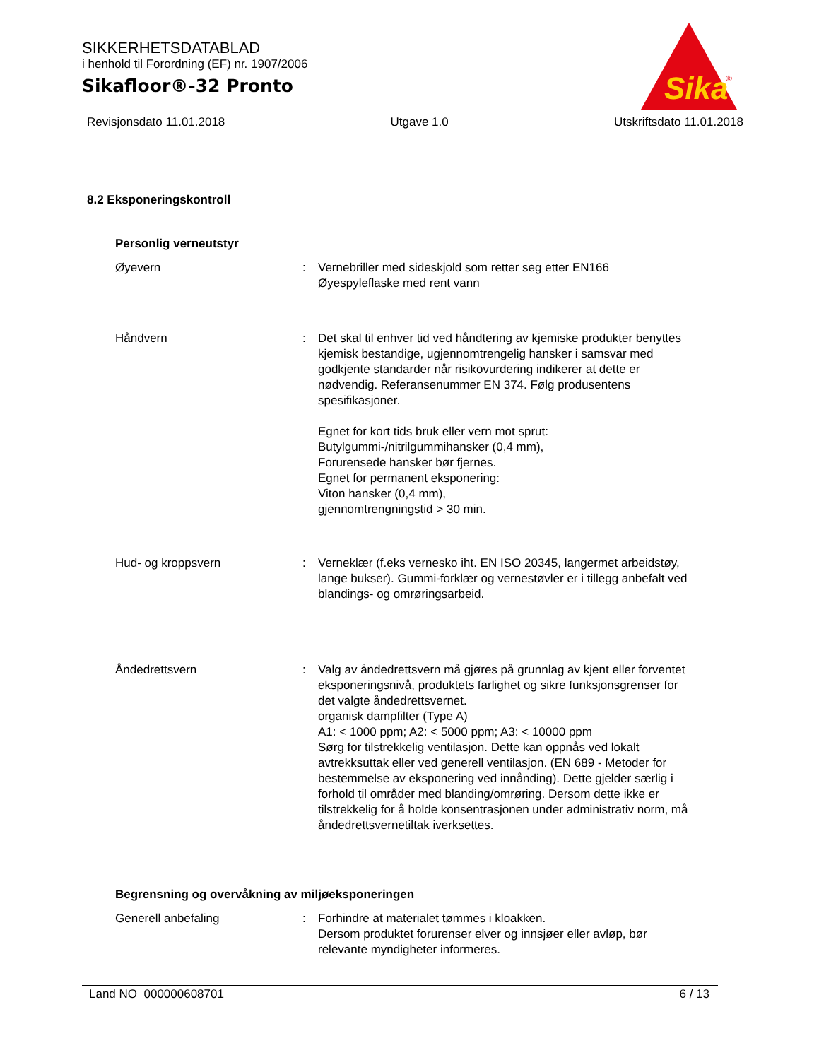SIKKERHETSDATABLAD
i henhold til Forordning (EF) nr. 1907/2006
Sikafloor®-32 Pronto
Sika
®
Revisjonsdato 11.01.2018 Utgave 1.0 Utskriftsdato 11.01.2018
8.2 Eksponeringskontroll
Personlig verneutstyr
Øyevern : Vernebriller med sideskjold som retter seg etter EN166
Øyespyleflaske med rent vann
Håndvern : Det skal til enhver tid ved håndtering av kjemiske produkter benyttes kjemisk bestandige, ugjennomtrengelig hansker i samsvar med godkjente standarder når risikovurdering indikerer at dette er nødvendig. Referansenummer EN 374. Følg produsentens spesifikasjoner.
Egnet for kort tids bruk eller vern mot sprut:
Butylgummi-/nitrilgummihansker (0,4 mm),
Forurensede hansker bør fjernes.
Egnet for permanent eksponering:
Viton hansker (0,4 mm),
gjennomtrengningstid > 30 min.
Hud- og kroppsvern : Verneklær (f.eks vernesko iht. EN ISO 20345, langermet arbeidstøy, lange bukser). Gummi-forklær og vernestøvler er i tillegg anbefalt ved blandings- og omrøringsarbeid.
Åndedrettsvern : Valg av åndedrettsvern må gjøres på grunnlag av kjent eller forventet eksponeringsnivå, produktets farlighet og sikre funksjonsgrenser for det valgte åndedrettsvernet.
organisk dampfilter (Type A)
A1: < 1000 ppm; A2: < 5000 ppm; A3: < 10000 ppm
Sørg for tilstrekkelig ventilasjon. Dette kan oppnås ved lokalt avtrekksuttak eller ved generell ventilasjon. (EN 689 - Metoder for bestemmelse av eksponering ved innånding). Dette gjelder særlig i forhold til områder med blanding/omrøring. Dersom dette ikke er tilstrekkelig for å holde konsentrasjonen under administrativ norm, må åndedrettsvernetiltak iverksettes.
Begrensning og overvåkning av miljøeksponeringen
Generell anbefaling : Forhindre at materialet tømmes i kloakken.
Dersom produktet forurenser elver og innsjøer eller avløp, bør relevante myndigheter informeres.
Land NO 000000608701 6 / 13